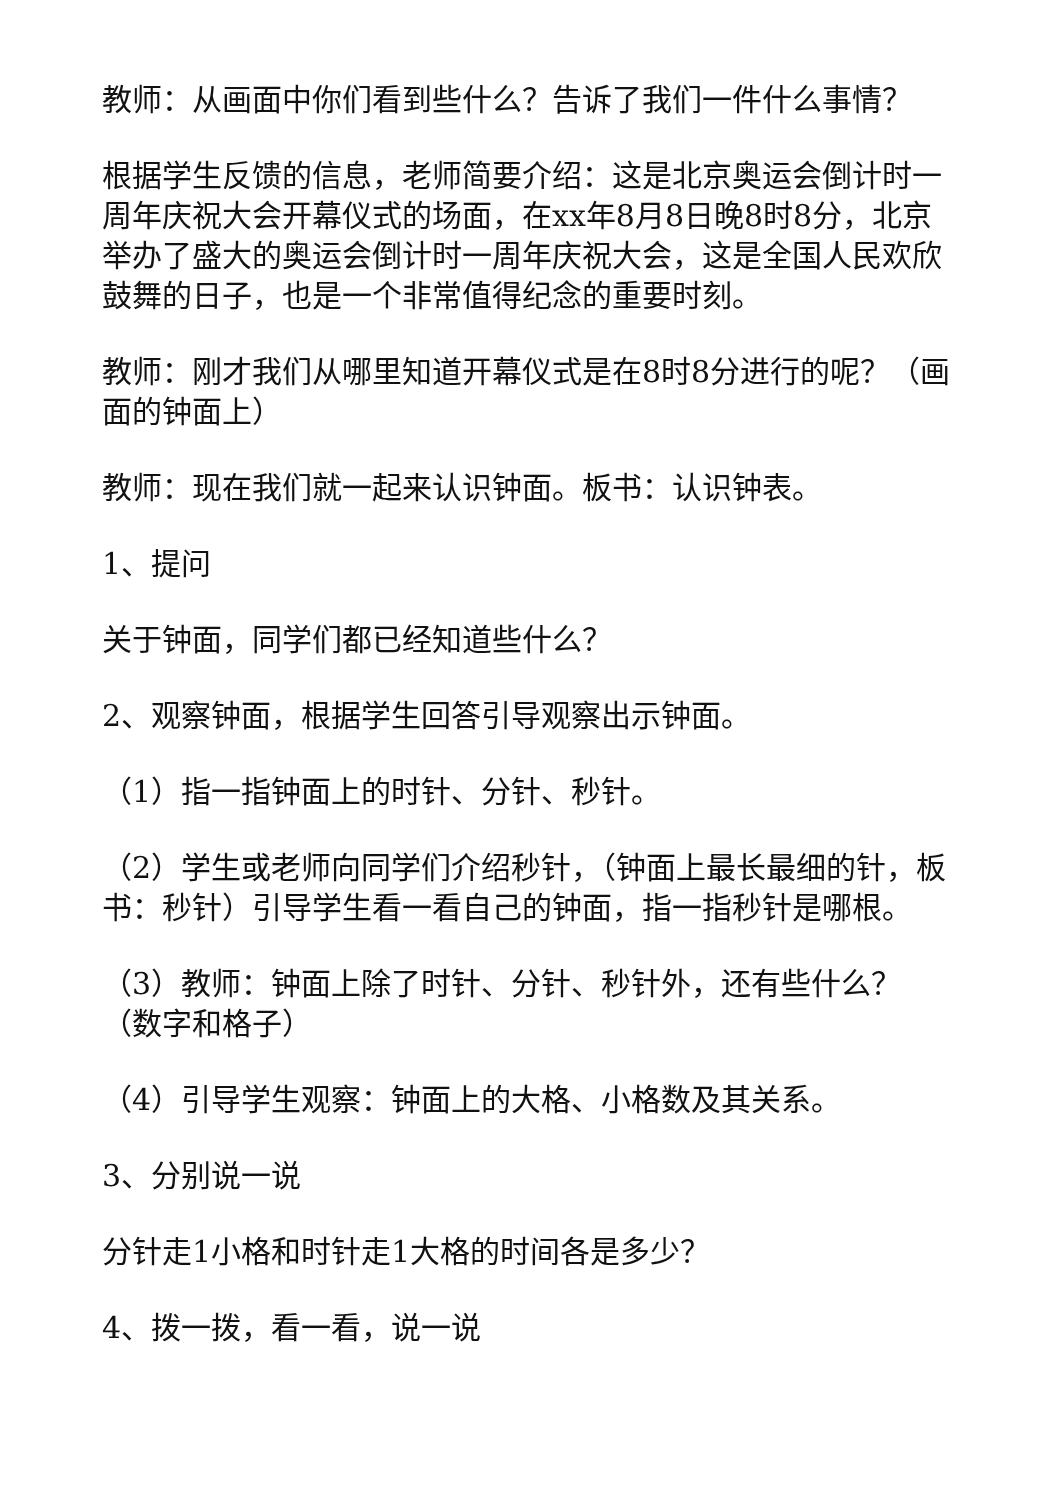教师：从画面中你们看到些什么？告诉了我们一件什么事情？
根据学生反馈的信息，老师简要介绍：这是北京奥运会倒计时一周年庆祝大会开幕仪式的场面，在xx年8月8日晚8时8分，北京举办了盛大的奥运会倒计时一周年庆祝大会，这是全国人民欢欣鼓舞的日子，也是一个非常值得纪念的重要时刻。
教师：刚才我们从哪里知道开幕仪式是在8时8分进行的呢？（画面的钟面上）
教师：现在我们就一起来认识钟面。板书：认识钟表。
1、提问
关于钟面，同学们都已经知道些什么？
2、观察钟面，根据学生回答引导观察出示钟面。
（1）指一指钟面上的时针、分针、秒针。
（2）学生或老师向同学们介绍秒针，（钟面上最长最细的针，板书：秒针）引导学生看一看自己的钟面，指一指秒针是哪根。
（3）教师：钟面上除了时针、分针、秒针外，还有些什么？（数字和格子）
（4）引导学生观察：钟面上的大格、小格数及其关系。
3、分别说一说
分针走1小格和时针走1大格的时间各是多少？
4、拨一拨，看一看，说一说